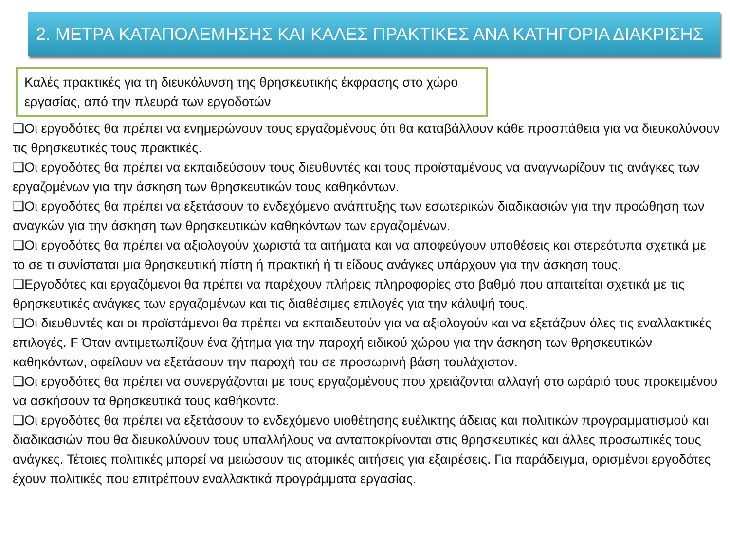2. ΜΕΤΡΑ ΚΑΤΑΠΟΛΕΜΗΣΗΣ ΚΑΙ ΚΑΛΕΣ ΠΡΑΚΤΙΚΕΣ ΑΝΑ ΚΑΤΗΓΟΡΙΑ ΔΙΑΚΡΙΣΗΣ
Καλές πρακτικές για τη διευκόλυνση της θρησκευτικής έκφρασης στο χώρο εργασίας, από την πλευρά των εργοδοτών
❑Οι εργοδότες θα πρέπει να ενημερώνουν τους εργαζομένους ότι θα καταβάλλουν κάθε προσπάθεια για να διευκολύνουν τις θρησκευτικές τους πρακτικές.
❑Οι εργοδότες θα πρέπει να εκπαιδεύσουν τους διευθυντές και τους προϊσταμένους να αναγνωρίζουν τις ανάγκες των εργαζομένων για την άσκηση των θρησκευτικών τους καθηκόντων.
❑Οι εργοδότες θα πρέπει να εξετάσουν το ενδεχόμενο ανάπτυξης των εσωτερικών διαδικασιών για την προώθηση των αναγκών για την άσκηση των θρησκευτικών καθηκόντων των εργαζομένων.
❑Οι εργοδότες θα πρέπει να αξιολογούν χωριστά τα αιτήματα και να αποφεύγουν υποθέσεις και στερεότυπα σχετικά με το σε τι συνίσταται μια θρησκευτική πίστη ή πρακτική ή τι είδους ανάγκες υπάρχουν για την άσκηση τους.
❑Εργοδότες και εργαζόμενοι θα πρέπει να παρέχουν πλήρεις πληροφορίες στο βαθμό που απαιτείται σχετικά με τις θρησκευτικές ανάγκες των εργαζομένων και τις διαθέσιμες επιλογές για την κάλυψή τους.
❑Οι διευθυντές και οι προϊστάμενοι θα πρέπει να εκπαιδευτούν για να αξιολογούν και να εξετάζουν όλες τις εναλλακτικές επιλογές. F Όταν αντιμετωπίζουν ένα ζήτημα για την παροχή ειδικού χώρου για την άσκηση των θρησκευτικών καθηκόντων, οφείλουν να εξετάσουν την παροχή του σε προσωρινή βάση τουλάχιστον.
❑Οι εργοδότες θα πρέπει να συνεργάζονται με τους εργαζομένους που χρειάζονται αλλαγή στο ωράριό τους προκειμένου να ασκήσουν τα θρησκευτικά τους καθήκοντα.
❑Οι εργοδότες θα πρέπει να εξετάσουν το ενδεχόμενο υιοθέτησης ευέλικτης άδειας και πολιτικών προγραμματισμού και διαδικασιών που θα διευκολύνουν τους υπαλλήλους να ανταποκρίνονται στις θρησκευτικές και άλλες προσωπικές τους ανάγκες. Τέτοιες πολιτικές μπορεί να μειώσουν τις ατομικές αιτήσεις για εξαιρέσεις. Για παράδειγμα, ορισμένοι εργοδότες έχουν πολιτικές που επιτρέπουν εναλλακτικά προγράμματα εργασίας.